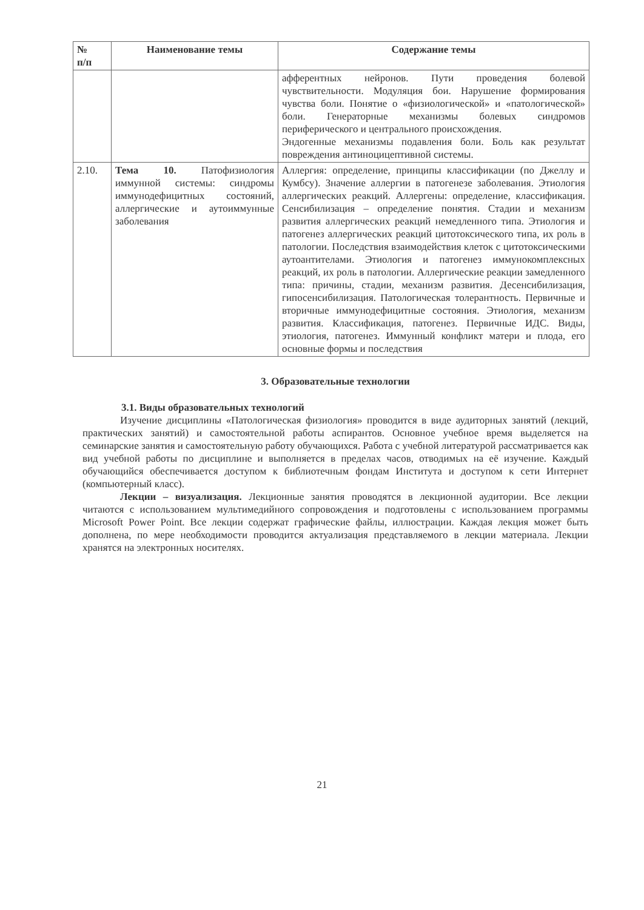| № п/п | Наименование темы | Содержание темы |
| --- | --- | --- |
| | | афферентных нейронов. Пути проведения болевой чувствительности. Модуляция бои. Нарушение формирования чувства боли. Понятие о «физиологической» и «патологической» боли. Генераторные механизмы болевых синдромов периферического и центрального происхождения. Эндогенные механизмы подавления боли. Боль как результат повреждения антиноцицептивной системы. |
| 2.10. | Тема 10. Патофизиология иммунной системы: синдромы иммунодефицитных состояний, аллергические и аутоиммунные заболевания | Аллергия: определение, принципы классификации (по Джеллу и Кумбсу). Значение аллергии в патогенезе заболевания. Этиология аллергических реакций. Аллергены: определение, классификация. Сенсибилизация – определение понятия. Стадии и механизм развития аллергических реакций немедленного типа. Этиология и патогенез аллергических реакций цитотоксического типа, их роль в патологии. Последствия взаимодействия клеток с цитотоксическими аутоантителами. Этиология и патогенез иммунокомплексных реакций, их роль в патологии. Аллергические реакции замедленного типа: причины, стадии, механизм развития. Десенсибилизация, гипосенсибилизация. Патологическая толерантность. Первичные и вторичные иммунодефицитные состояния. Этиология, механизм развития. Классификация, патогенез. Первичные ИДС. Виды, этиология, патогенез. Иммунный конфликт матери и плода, его основные формы и последствия |
3. Образовательные технологии
3.1. Виды образовательных технологий
Изучение дисциплины «Патологическая физиология» проводится в виде аудиторных занятий (лекций, практических занятий) и самостоятельной работы аспирантов. Основное учебное время выделяется на семинарские занятия и самостоятельную работу обучающихся. Работа с учебной литературой рассматривается как вид учебной работы по дисциплине и выполняется в пределах часов, отводимых на её изучение. Каждый обучающийся обеспечивается доступом к библиотечным фондам Института и доступом к сети Интернет (компьютерный класс).
Лекции – визуализация. Лекционные занятия проводятся в лекционной аудитории. Все лекции читаются с использованием мультимедийного сопровождения и подготовлены с использованием программы Microsoft Power Point. Все лекции содержат графические файлы, иллюстрации. Каждая лекция может быть дополнена, по мере необходимости проводится актуализация представляемого в лекции материала. Лекции хранятся на электронных носителях.
21